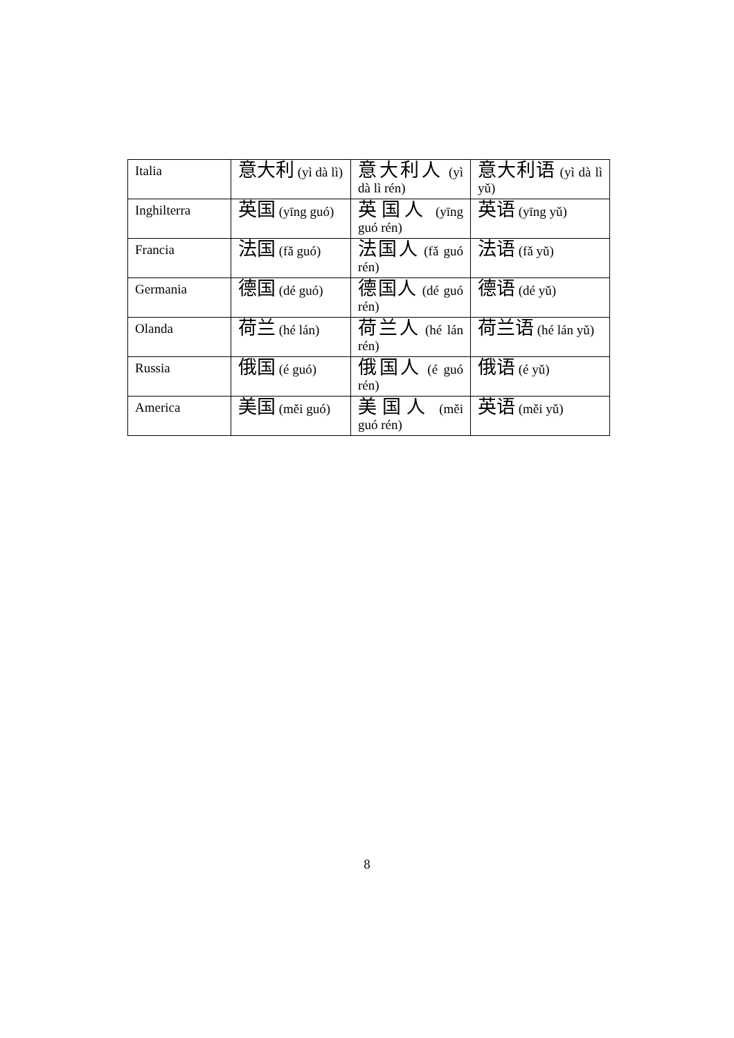| Italia | 意大利 (yì dà lì) | 意大利人 (yì dà lì rén) | 意大利语 (yì dà lì yǔ) |
| Inghilterra | 英国 (yīng guó) | 英国人 (yīng guó rén) | 英语 (yīng yǔ) |
| Francia | 法国 (fǎ guó) | 法国人 (fǎ guó rén) | 法语 (fǎ yǔ) |
| Germania | 德国 (dé guó) | 德国人 (dé guó rén) | 德语 (dé yǔ) |
| Olanda | 荷兰 (hé lán) | 荷兰人 (hé lán rén) | 荷兰语 (hé lán yǔ) |
| Russia | 俄国 (é guó) | 俄国人 (é guó rén) | 俄语 (é yǔ) |
| America | 美国 (měi guó) | 美国人 (měi guó rén) | 英语 (měi yǔ) |
8